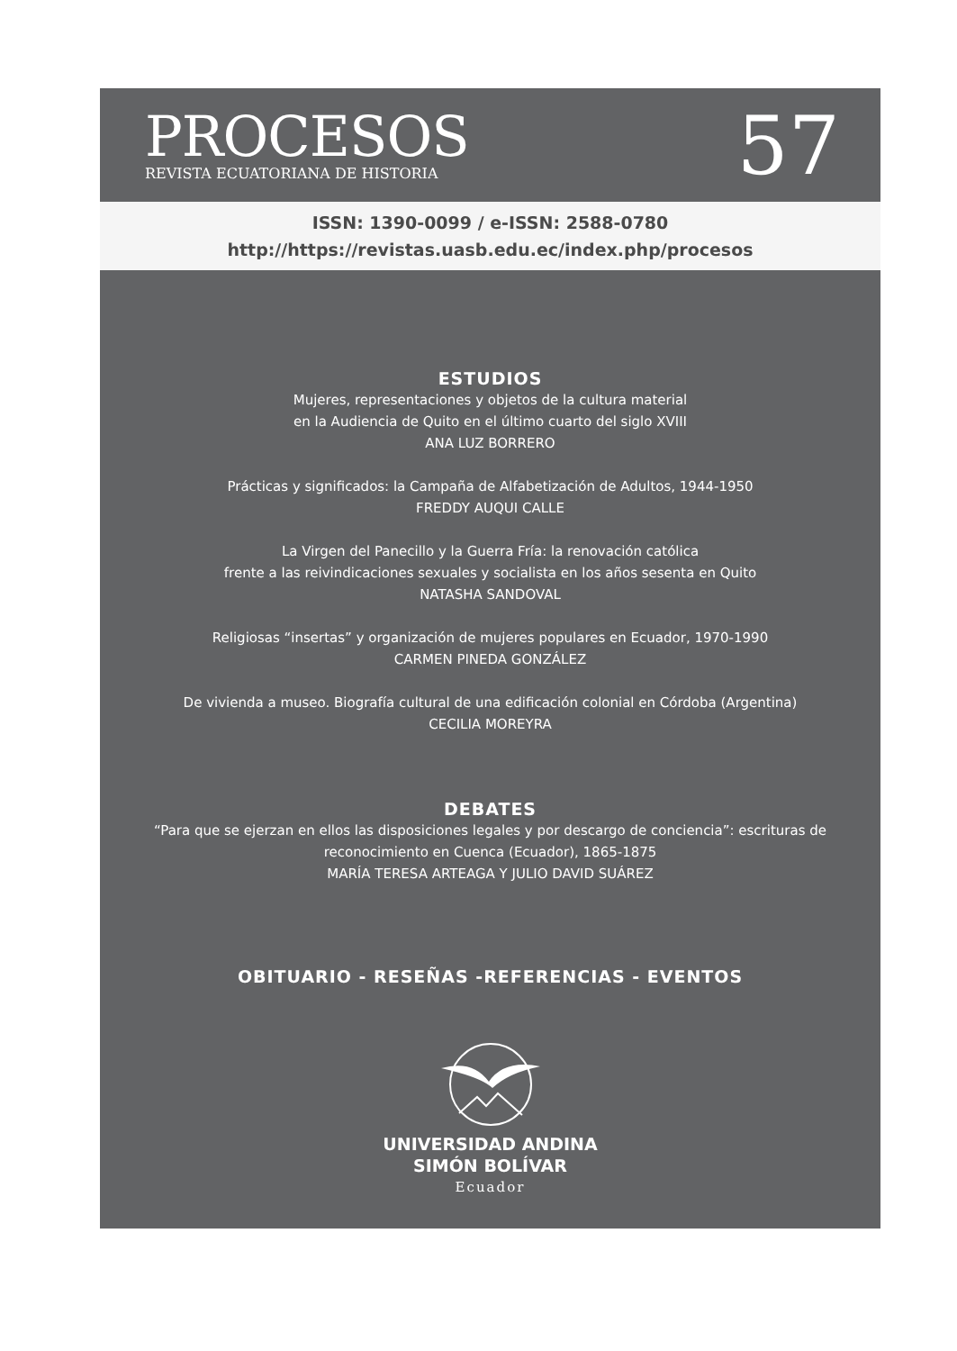PROCESOS
REVISTA ECUATORIANA DE HISTORIA
57
ISSN: 1390-0099 / e-ISSN: 2588-0780
http://https://revistas.uasb.edu.ec/index.php/procesos
ESTUDIOS
Mujeres, representaciones y objetos de la cultura material
en la Audiencia de Quito en el último cuarto del siglo XVIII
ANA LUZ BORRERO
Prácticas y significados: la Campaña de Alfabetización de Adultos, 1944-1950
FREDDY AUQUI CALLE
La Virgen del Panecillo y la Guerra Fría: la renovación católica
frente a las reivindicaciones sexuales y socialista en los años sesenta en Quito
NATASHA SANDOVAL
Religiosas “insertas” y organización de mujeres populares en Ecuador, 1970-1990
CARMEN PINEDA GONZÁLEZ
De vivienda a museo. Biografía cultural de una edificación colonial en Córdoba (Argentina)
CECILIA MOREYRA
DEBATES
“Para que se ejerzan en ellos las disposiciones legales y por descargo de conciencia”: escrituras de
reconocimiento en Cuenca (Ecuador), 1865-1875
MARÍA TERESA ARTEAGA Y JULIO DAVID SUÁREZ
OBITUARIO - RESEÑAS -REFERENCIAS - EVENTOS
UNIVERSIDAD ANDINA
SIMÓN BOLÍVAR
Ecuador